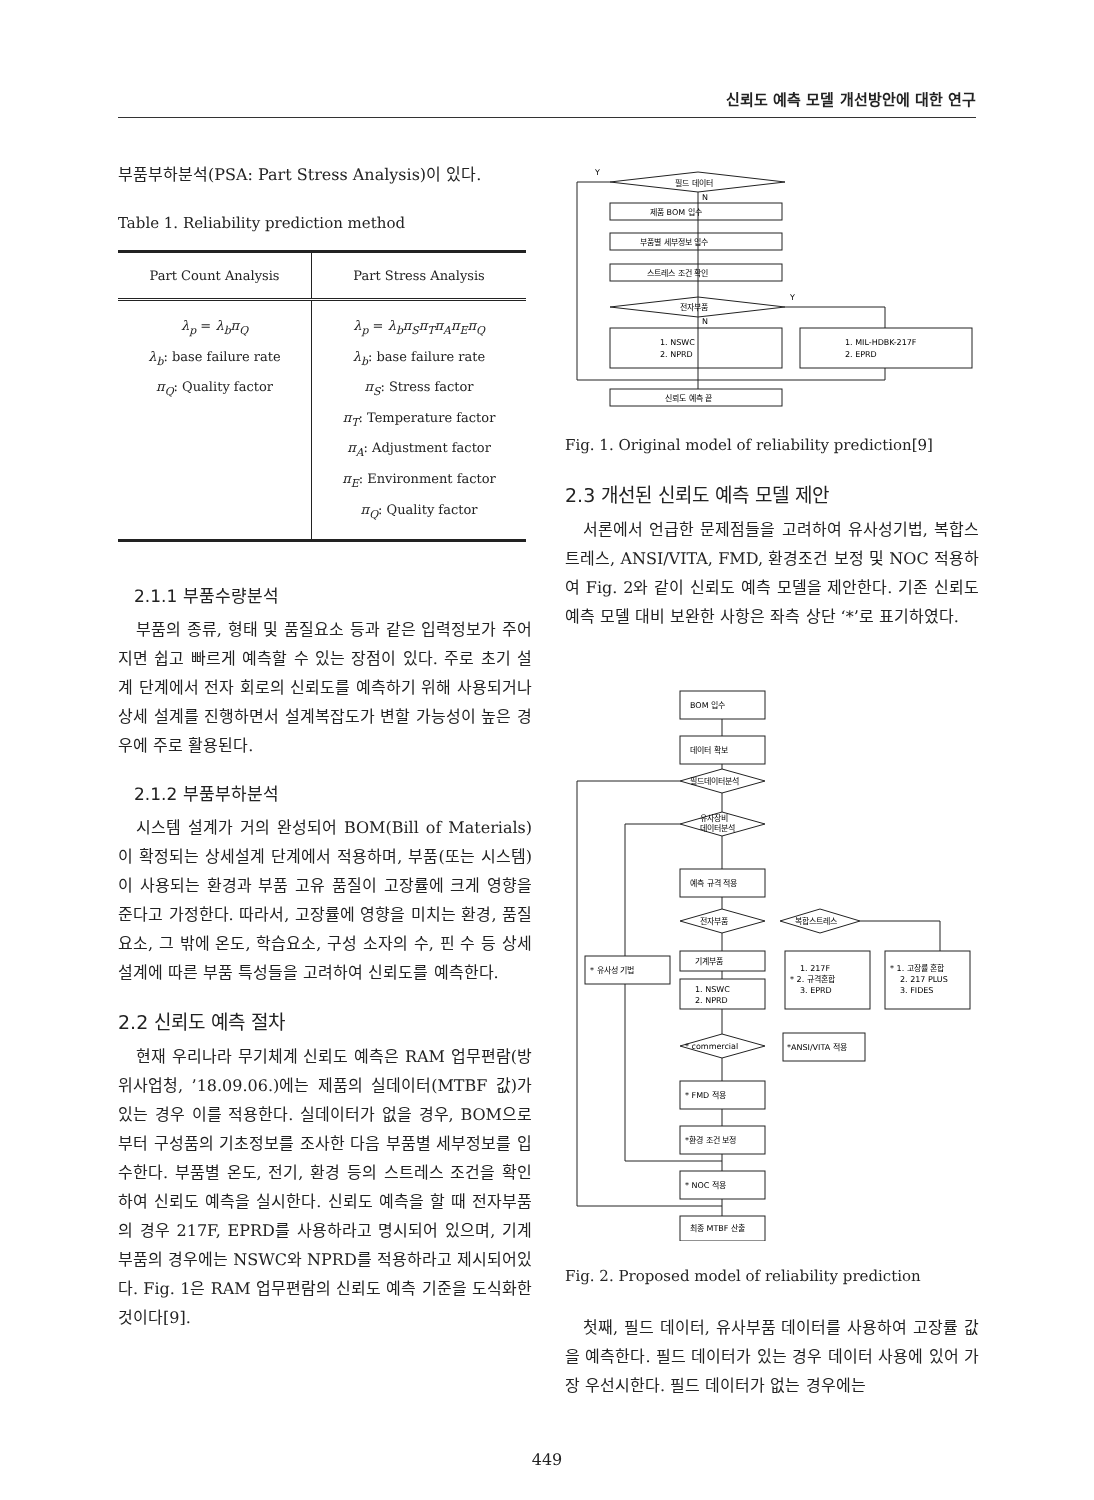신뢰도 예측 모델 개선방안에 대한 연구
부품부하분석(PSA: Part Stress Analysis)이 있다.
Table 1. Reliability prediction method
| Part Count Analysis | Part Stress Analysis |
| --- | --- |
| λ<sub>p</sub> = λ<sub>b</sub>π<sub>Q</sub> λ<sub>b</sub> : base failure rate π<sub>Q</sub> : Quality factor | λ<sub>p</sub> = λ<sub>b</sub>π<sub>S</sub>π<sub>T</sub>π<sub>A</sub>π<sub>E</sub>π<sub>Q</sub> λ<sub>b</sub> : base failure rate π<sub>S</sub> : Stress factor π<sub>T</sub> : Temperature factor π<sub>A</sub> : Adjustment factor π<sub>E</sub> : Environment factor π<sub>Q</sub> : Quality factor |
2.1.1 부품수량분석
부품의 종류, 형태 및 품질요소 등과 같은 입력정보가 주어지면 쉽고 빠르게 예측할 수 있는 장점이 있다. 주로 초기 설계 단계에서 전자 회로의 신뢰도를 예측하기 위해 사용되거나 상세 설계를 진행하면서 설계복잡도가 변할 가능성이 높은 경우에 주로 활용된다.
2.1.2 부품부하분석
시스템 설계가 거의 완성되어 BOM(Bill of Materials)이 확정되는 상세설계 단계에서 적용하며, 부품(또는 시스템)이 사용되는 환경과 부품 고유 품질이 고장률에 크게 영향을 준다고 가정한다. 따라서, 고장률에 영향을 미치는 환경, 품질 요소, 그 밖에 온도, 학습요소, 구성 소자의 수, 핀 수 등 상세설계에 따른 부품 특성들을 고려하여 신뢰도를 예측한다.
2.2 신뢰도 예측 절차
현재 우리나라 무기체계 신뢰도 예측은 RAM 업무편람(방위사업청, ’18.09.06.)에는 제품의 실데이터(MTBF 값)가 있는 경우 이를 적용한다. 실데이터가 없을 경우, BOM으로부터 구성품의 기초정보를 조사한 다음 부품별 세부정보를 입수한다. 부품별 온도, 전기, 환경 등의 스트레스 조건을 확인하여 신뢰도 예측을 실시한다. 신뢰도 예측을 할 때 전자부품의 경우 217F, EPRD를 사용하라고 명시되어 있으며, 기계부품의 경우에는 NSWC와 NPRD를 적용하라고 제시되어있다. Fig. 1은 RAM 업무편람의 신뢰도 예측 기준을 도식화한 것이다[9].
Y
필드 데이터
N
제품 BOM 입수
부품별 세부정보 입수
스트레스 조건 확인
전자부품
Y
N
1. NSWC
2. NPRD
1. MIL-HDBK-217F
2. EPRD
신뢰도 예측 끝
Fig. 1. Original model of reliability prediction[9]
2.3 개선된 신뢰도 예측 모델 제안
서론에서 언급한 문제점들을 고려하여 유사성기법, 복합스트레스, ANSI/VITA, FMD, 환경조건 보정 및 NOC 적용하여 Fig. 2와 같이 신뢰도 예측 모델을 제안한다. 기존 신뢰도 예측 모델 대비 보완한 사항은 좌측 상단 ‘*’로 표기하였다.
BOM 입수
데이터 확보
필드데이터분석
유사장비
데이터분석
예측 규격 적용
전자부품
복합스트레스
* 유사성 기법
기계부품
1. NSWC
2. NPRD
1. 217F
* 2. 규격혼합
3. EPRD
* 1. 고장률 혼합
2. 217 PLUS
3. FIDES
* commercial
*ANSI/VITA 적용
* FMD 적용
*환경 조건 보정
* NOC 적용
최종 MTBF 산출
Fig. 2. Proposed model of reliability prediction
첫째, 필드 데이터, 유사부품 데이터를 사용하여 고장률 값을 예측한다. 필드 데이터가 있는 경우 데이터 사용에 있어 가장 우선시한다. 필드 데이터가 없는 경우에는
449